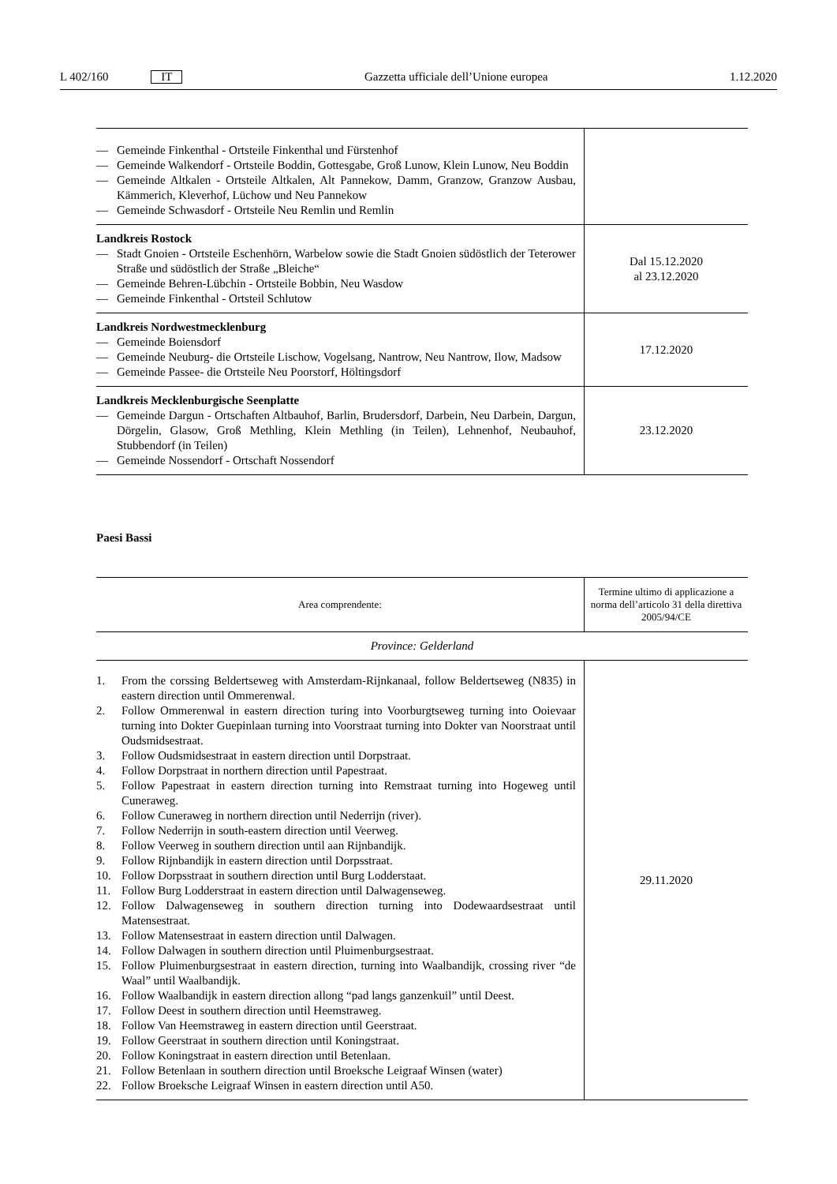L 402/160 IT
Gazzetta ufficiale dell’Unione europea
1.12.2020
| — Gemeinde Finkenthal - Ortsteile Finkenthal und Fürstenhof — Gemeinde Walkendorf - Ortsteile Boddin, Gottesgabe, Groß Lunow, Klein Lunow, Neu Boddin — Gemeinde Altkalen - Ortsteile Altkalen, Alt Pannekow, Damm, Granzow, Granzow Ausbau, Kämmerich, Kleverhof, Lüchow und Neu Pannekow — Gemeinde Schwasdorf - Ortsteile Neu Remlin und Remlin | |
| Landkreis Rostock — Stadt Gnoien - Ortsteile Eschenhörn, Warbelow sowie die Stadt Gnoien südöstlich der Teterower Straße und südöstlich der Straße „Bleiche“ — Gemeinde Behren-Lübchin - Ortsteile Bobbin, Neu Wasdow — Gemeinde Finkenthal - Ortsteil Schlutow | Dal 15.12.2020 al 23.12.2020 |
| Landkreis Nordwestmecklenburg — Gemeinde Boiensdorf — Gemeinde Neuburg- die Ortsteile Lischow, Vogelsang, Nantrow, Neu Nantrow, Ilow, Madsow — Gemeinde Passee- die Ortsteile Neu Poorstorf, Höltingsdorf | 17.12.2020 |
| Landkreis Mecklenburgische Seenplatte — Gemeinde Dargun - Ortschaften Altbauhof, Barlin, Brudersdorf, Darbein, Neu Darbein, Dargun, Dörgelin, Glasow, Groß Methling, Klein Methling (in Teilen), Lehnenhof, Neubauhof, Stubbendorf (in Teilen) — Gemeinde Nossendorf - Ortschaft Nossendorf | 23.12.2020 |
Paesi Bassi
| Area comprendente: | Termine ultimo di applicazione a norma dell’articolo 31 della direttiva 2005/94/CE |
| --- | --- |
| Province: Gelderland | |
| 1. From the corssing Beldertseweg with Amsterdam-Rijnkanaal, follow Beldertseweg (N835) in eastern direction until Ommerenwal. 2. Follow Ommerenwal in eastern direction turing into Voorburgtseweg turning into Ooievaar turning into Dokter Guepinlaan turning into Voorstraat turning into Dokter van Noorstraat until Oudsmidsestraat. 3. Follow Oudsmidsestraat in eastern direction until Dorpstraat. 4. Follow Dorpstraat in northern direction until Papestraat. 5. Follow Papestraat in eastern direction turning into Remstraat turning into Hogeweg until Cuneraweg. 6. Follow Cuneraweg in northern direction until Nederrijn (river). 7. Follow Nederrijn in south-eastern direction until Veerweg. 8. Follow Veerweg in southern direction until aan Rijnbandijk. 9. Follow Rijnbandijk in eastern direction until Dorpsstraat. 10. Follow Dorpsstraat in southern direction until Burg Lodderstaat. 11. Follow Burg Lodderstraat in eastern direction until Dalwagenseweg. 12. Follow Dalwagenseweg in southern direction turning into Dodewaardsestraat until Matensestraat. 13. Follow Matensestraat in eastern direction until Dalwagen. 14. Follow Dalwagen in southern direction until Pluimenburgsestraat. 15. Follow Pluimenburgsestraat in eastern direction, turning into Waalbandijk, crossing river “de Waal” until Waalbandijk. 16. Follow Waalbandijk in eastern direction allong “pad langs ganzenkuil” until Deest. 17. Follow Deest in southern direction until Heemstraweg. 18. Follow Van Heemstraweg in eastern direction until Geerstraat. 19. Follow Geerstraat in southern direction until Koningstraat. 20. Follow Koningstraat in eastern direction until Betenlaan. 21. Follow Betenlaan in southern direction until Broeksche Leigraaf Winsen (water) 22. Follow Broeksche Leigraaf Winsen in eastern direction until A50. | 29.11.2020 |